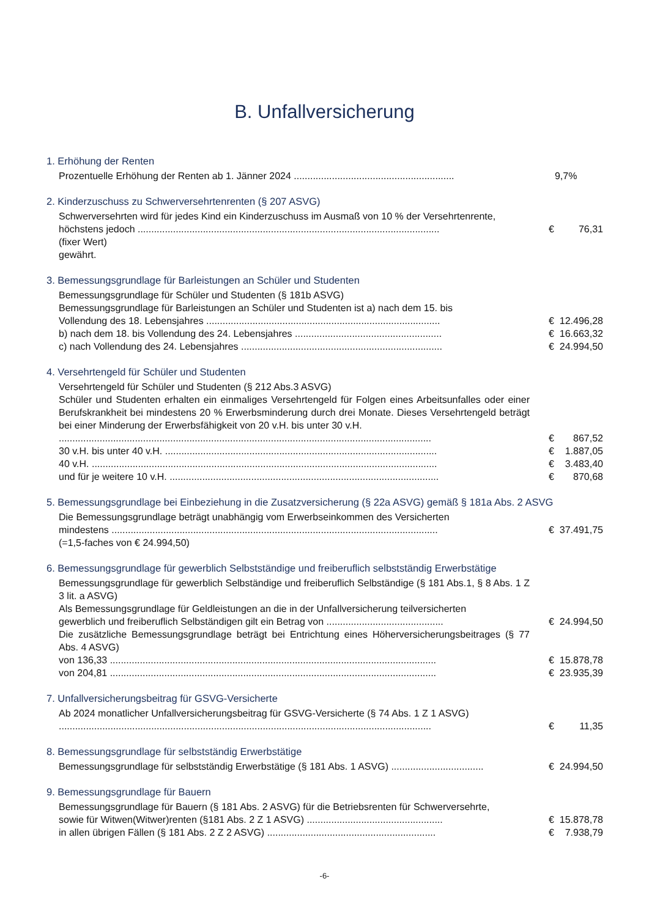B. Unfallversicherung
1. Erhöhung der Renten
Prozentuelle Erhöhung der Renten ab 1. Jänner 2024 ...........................................................
9,7%
2. Kinderzuschuss zu Schwerversehrtenrenten (§ 207 ASVG)
Schwerversehrten wird für jedes Kind ein Kinderzuschuss im Ausmaß von 10 % der Versehrtenrente,
höchstens jedoch ...............................................................................................................
€ 76,31
(fixer Wert)
gewährt.
3. Bemessungsgrundlage für Barleistungen an Schüler und Studenten
Bemessungsgrundlage für Schüler und Studenten (§ 181b ASVG)
Bemessungsgrundlage für Barleistungen an Schüler und Studenten ist a) nach dem 15. bis
Vollendung des 18. Lebensjahres ......................................................................................
€ 12.496,28
b) nach dem 18. bis Vollendung des 24. Lebensjahres ......................................................
€ 16.663,32
c) nach Vollendung des 24. Lebensjahres ..........................................................................
€ 24.994,50
4. Versehrtengeld für Schüler und Studenten
Versehrtengeld für Schüler und Studenten (§ 212 Abs.3 ASVG)
Schüler und Studenten erhalten ein einmaliges Versehrtengeld für Folgen eines Arbeitsunfalles oder einer Berufskrankheit bei mindestens 20 % Erwerbsminderung durch drei Monate. Dieses Versehrtengeld beträgt bei einer Minderung der Erwerbsfähigkeit von 20 v.H. bis unter 30 v.H.
.........................................................................................................................................
€ 867,52
30 v.H. bis unter 40 v.H. ....................................................................................................
€ 1.887,05
40 v.H. ...............................................................................................................................
€ 3.483,40
und für je weitere 10 v.H. ...................................................................................................
€ 870,68
5. Bemessungsgrundlage bei Einbeziehung in die Zusatzversicherung (§ 22a ASVG) gemäß § 181a Abs. 2 ASVG
Die Bemessungsgrundlage beträgt unabhängig vom Erwerbseinkommen des Versicherten
mindestens ........................................................................................................................
€ 37.491,75
(=1,5-faches von € 24.994,50)
6. Bemessungsgrundlage für gewerblich Selbstständige und freiberuflich selbstständig Erwerbstätige
Bemessungsgrundlage für gewerblich Selbständige und freiberuflich Selbständige (§ 181 Abs.1, § 8 Abs. 1 Z 3 lit. a ASVG)
Als Bemessungsgrundlage für Geldleistungen an die in der Unfallversicherung teilversicherten
gewerblich und freiberuflich Selbständigen gilt ein Betrag von ...........................................
€ 24.994,50
Die zusätzliche Bemessungsgrundlage beträgt bei Entrichtung eines Höherversicherungsbeitrages (§ 77 Abs. 4 ASVG)
von 136,33 ........................................................................................................................
€ 15.878,78
von 204,81 ........................................................................................................................
€ 23.935,39
7. Unfallversicherungsbeitrag für GSVG-Versicherte
Ab 2024 monatlicher Unfallversicherungsbeitrag für GSVG-Versicherte (§ 74 Abs. 1 Z 1 ASVG)
.........................................................................................................................................
€ 11,35
8. Bemessungsgrundlage für selbstständig Erwerbstätige
Bemessungsgrundlage für selbstständig Erwerbstätige (§ 181 Abs. 1 ASVG) ..................................
€ 24.994,50
9. Bemessungsgrundlage für Bauern
Bemessungsgrundlage für Bauern (§ 181 Abs. 2 ASVG) für die Betriebsrenten für Schwerversehrte,
sowie für Witwen(Witwer)renten (§181 Abs. 2 Z 1 ASVG) ..................................................
€ 15.878,78
in allen übrigen Fällen (§ 181 Abs. 2 Z 2 ASVG) ..............................................................
€ 7.938,79
-6-